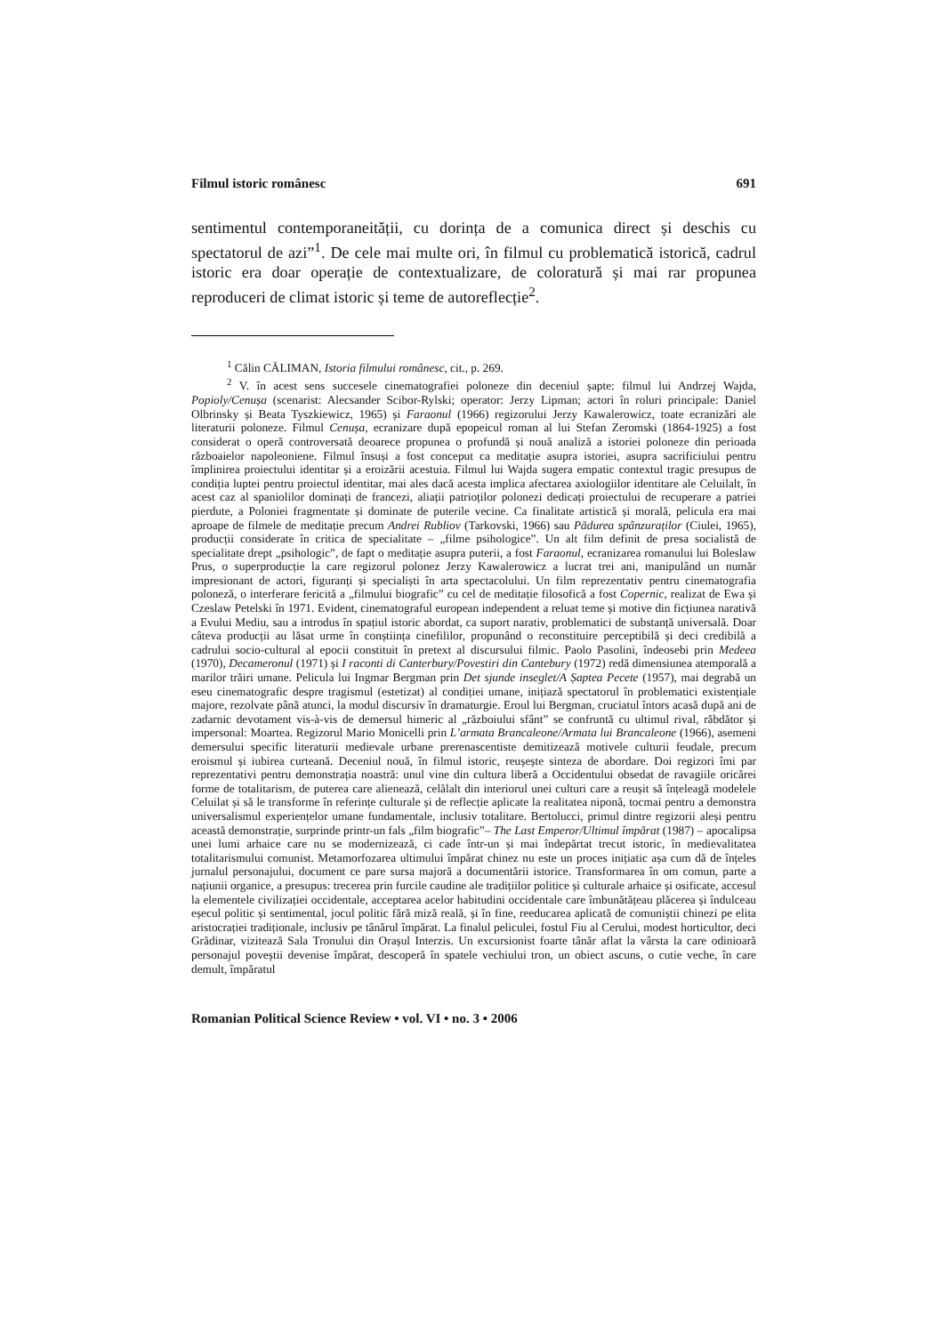Filmul istoric românesc 691
sentimentul contemporaneității, cu dorința de a comunica direct și deschis cu spectatorul de azi”<sup>1</sup>. De cele mai multe ori, în filmul cu problematică istorică, cadrul istoric era doar operație de contextualizare, de coloratură și mai rar propunea reproduceri de climat istoric și teme de autoreflecție<sup>2</sup>.
<sup>1</sup> Călin CĂLIMAN, Istoria filmului românesc, cit., p. 269.
<sup>2</sup> V. în acest sens succesele cinematografiei poloneze din deceniul șapte: filmul lui Andrzej Wajda, Popioly/Cenușa (scenarist: Alecsander Scibor-Rylski; operator: Jerzy Lipman; actori în roluri principale: Daniel Olbrinsky și Beata Tyszkiewicz, 1965) și Faraonul (1966) regizorului Jerzy Kawalerowicz, toate ecranizări ale literaturii poloneze. Filmul Cenușa, ecranizare după epopeicul roman al lui Stefan Zeromski (1864-1925) a fost considerat o operă controversată deoarece propunea o profundă și nouă analiză a istoriei poloneze din perioada războaielor napoleoniene. Filmul însuși a fost conceput ca meditație asupra istoriei, asupra sacrificiului pentru împlinirea proiectului identitar și a eroizării acestuia. Filmul lui Wajda sugera empatic contextul tragic presupus de condiția luptei pentru proiectul identitar, mai ales dacă acesta implica afectarea axiologiilor identitare ale Celuilalt, în acest caz al spaniolilor dominați de francezi, aliații patrioților polonezi dedicați proiectului de recuperare a patriei pierdute, a Poloniei fragmentate și dominate de puterile vecine. Ca finalitate artistică și morală, pelicula era mai aproape de filmele de meditație precum Andrei Rubliov (Tarkovski, 1966) sau Pădurea spânzuraților (Ciulei, 1965), producții considerate în critica de specialitate – „filme psihologice”. Un alt film definit de presa socialistă de specialitate drept „psihologic”, de fapt o meditație asupra puterii, a fost Faraonul, ecranizarea romanului lui Boleslaw Prus, o superproducție la care regizorul polonez Jerzy Kawalerowicz a lucrat trei ani, manipulând un număr impresionant de actori, figuranți și specialiști în arta spectacolului. Un film reprezentativ pentru cinematografia poloneză, o interferare fericită a „filmului biografic” cu cel de meditație filosofică a fost Copernic, realizat de Ewa și Czeslaw Petelski în 1971. Evident, cinematograful european independent a reluat teme și motive din ficțiunea narativă a Evului Mediu, sau a introdus în spațiul istoric abordat, ca suport narativ, problematici de substanță universală. Doar câteva producții au lăsat urme în conștiința cinefililor, propunând o reconstituire perceptibilă și deci credibilă a cadrului socio-cultural al epocii constituit în pretext al discursului filmic. Paolo Pasolini, îndeosebi prin Medeea (1970), Decameronul (1971) și I raconti di Canterbury/Povestiri din Cantebury (1972) redă dimensiunea atemporală a marilor trăiri umane. Pelicula lui Ingmar Bergman prin Det sjunde inseglet/A Șaptea Pecete (1957), mai degrabă un eseu cinematografic despre tragismul (estetizat) al condiției umane, inițiază spectatorul în problematici existențiale majore, rezolvate până atunci, la modul discursiv în dramaturgie. Eroul lui Bergman, cruciatul întors acasă după ani de zadarnic devotament vis-à-vis de demersul himeric al „războiului sfânt” se confruntă cu ultimul rival, răbdător și impersonal: Moartea. Regizorul Mario Monicelli prin L’armata Brancaleone/Armata lui Brancaleone (1966), asemeni demersului specific literaturii medievale urbane prerenascentiste demitizează motivele culturii feudale, precum eroismul și iubirea curteană. Deceniul nouă, în filmul istoric, reușește sinteza de abordare. Doi regizori îmi par reprezentativi pentru demonstrația noastră: unul vine din cultura liberă a Occidentului obsedat de ravagiile oricărei forme de totalitarism, de puterea care alienează, celălalt din interiorul unei culturi care a reușit să înțeleagă modelele Celuilat și să le transforme în referințe culturale și de reflecție aplicate la realitatea niponă, tocmai pentru a demonstra universalismul experiențelor umane fundamentale, inclusiv totalitare. Bertolucci, primul dintre regizorii aleși pentru această demonstrație, surprinde printr-un fals „film biografic”– The Last Emperor/Ultimul împărat (1987) – apocalipsa unei lumi arhaice care nu se modernizează, ci cade într-un și mai îndepărtat trecut istoric, în medievalitatea totalitarismului comunist. Metamorfozarea ultimului împărat chinez nu este un proces inițiatic așa cum dă de înțeles jurnalul personajului, document ce pare sursa majoră a documentării istorice. Transformarea în om comun, parte a națiunii organice, a presupus: trecerea prin furcile caudine ale tradițiilor politice și culturale arhaice și osificate, accesul la elementele civilizației occidentale, acceptarea acelor habitudini occidentale care îmbunătățeau plăcerea și îndulceau eșecul politic și sentimental, jocul politic fără miză reală, și în fine, reeducarea aplicată de comuniștii chinezi pe elita aristocrației tradiționale, inclusiv pe tânărul împărat. La finalul peliculei, fostul Fiu al Cerului, modest horticultor, deci Grădinar, vizitează Sala Tronului din Orașul Interzis. Un excursionist foarte tânăr aflat la vârsta la care odinioară personajul poveștii devenise împărat, descoperă în spatele vechiului tron, un obiect ascuns, o cutie veche, în care demult, împăratul
Romanian Political Science Review • vol. VI • no. 3 • 2006